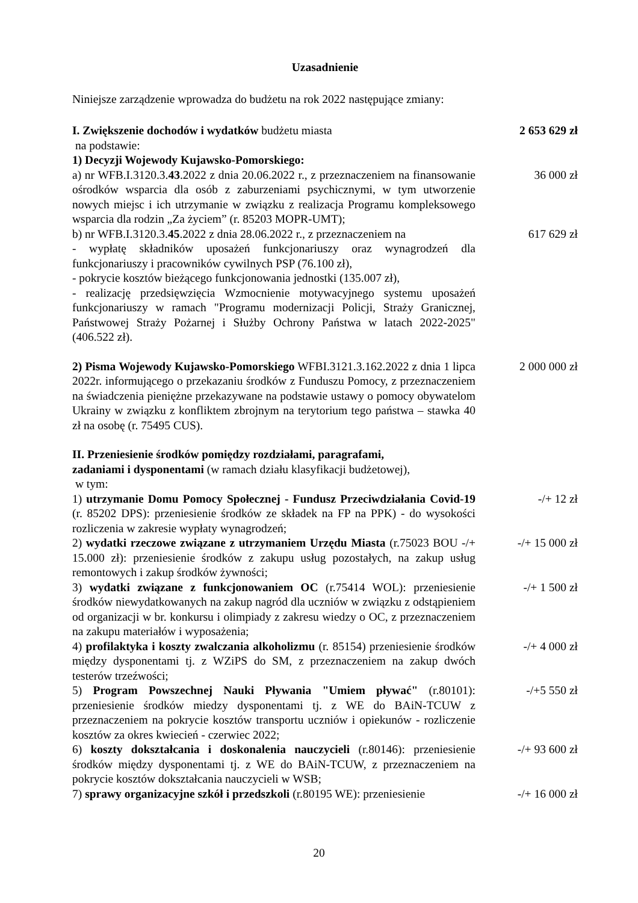Uzasadnienie
Niniejsze zarządzenie wprowadza do budżetu na rok 2022 następujące zmiany:
I. Zwiększenie dochodów i wydatków budżetu miasta
na podstawie:
1) Decyzji Wojewody Kujawsko-Pomorskiego:
2 653 629 zł
a) nr WFB.I.3120.3.43.2022 z dnia 20.06.2022 r., z przeznaczeniem na finansowanie ośrodków wsparcia dla osób z zaburzeniami psychicznymi, w tym utworzenie nowych miejsc i ich utrzymanie w związku z realizacja Programu kompleksowego wsparcia dla rodzin „Za życiem” (r. 85203 MOPR-UMT);
36 000 zł
b) nr WFB.I.3120.3.45.2022 z dnia 28.06.2022 r., z przeznaczeniem na
- wypłatę składników uposażeń funkcjonariuszy oraz wynagrodzeń dla funkcjonariuszy i pracowników cywilnych PSP (76.100 zł),
- pokrycie kosztów bieżącego funkcjonowania jednostki (135.007 zł),
- realizację przedsięwzięcia Wzmocnienie motywacyjnego systemu uposażeń funkcjonariuszy w ramach "Programu modernizacji Policji, Straży Granicznej, Państwowej Straży Pożarnej i Służby Ochrony Państwa w latach 2022-2025" (406.522 zł).
617 629 zł
2) Pisma Wojewody Kujawsko-Pomorskiego WFBI.3121.3.162.2022 z dnia 1 lipca 2022r. informującego o przekazaniu środków z Funduszu Pomocy, z przeznaczeniem na świadczenia pieniężne przekazywane na podstawie ustawy o pomocy obywatelom Ukrainy w związku z konfliktem zbrojnym na terytorium tego państwa – stawka 40 zł na osobę (r. 75495 CUS).
2 000 000 zł
II. Przeniesienie środków pomiędzy rozdziałami, paragrafami,
zadaniami i dysponentami (w ramach działu klasyfikacji budżetowej),
w tym:
1) utrzymanie Domu Pomocy Społecznej - Fundusz Przeciwdziałania Covid-19 (r. 85202 DPS): przeniesienie środków ze składek na FP na PPK) - do wysokości rozliczenia w zakresie wypłaty wynagrodzeń;
-/+ 12 zł
2) wydatki rzeczowe związane z utrzymaniem Urzędu Miasta (r.75023 BOU -/+ 15.000 zł): przeniesienie środków z zakupu usług pozostałych, na zakup usług remontowych i zakup środków żywności;
-/+ 15 000 zł
3) wydatki związane z funkcjonowaniem OC (r.75414 WOL): przeniesienie środków niewydatkowanych na zakup nagród dla uczniów w związku z odstąpieniem od organizacji w br. konkursu i olimpiady z zakresu wiedzy o OC, z przeznaczeniem na zakupu materiałów i wyposażenia;
-/+ 1 500 zł
4) profilaktyka i koszty zwalczania alkoholizmu (r. 85154) przeniesienie środków między dysponentami tj. z WZiPS do SM, z przeznaczeniem na zakup dwóch testerów trzeźwości;
-/+ 4 000 zł
5) Program Powszechnej Nauki Pływania "Umiem pływać" (r.80101): przeniesienie środków miedzy dysponentami tj. z WE do BAiN-TCUW z przeznaczeniem na pokrycie kosztów transportu uczniów i opiekunów - rozliczenie kosztów za okres kwiecień - czerwiec 2022;
-/+5 550 zł
6) koszty dokształcania i doskonalenia nauczycieli (r.80146): przeniesienie środków między dysponentami tj. z WE do BAiN-TCUW, z przeznaczeniem na pokrycie kosztów dokształcania nauczycieli w WSB;
-/+ 93 600 zł
7) sprawy organizacyjne szkół i przedszkoli (r.80195 WE): przeniesienie
-/+ 16 000 zł
20